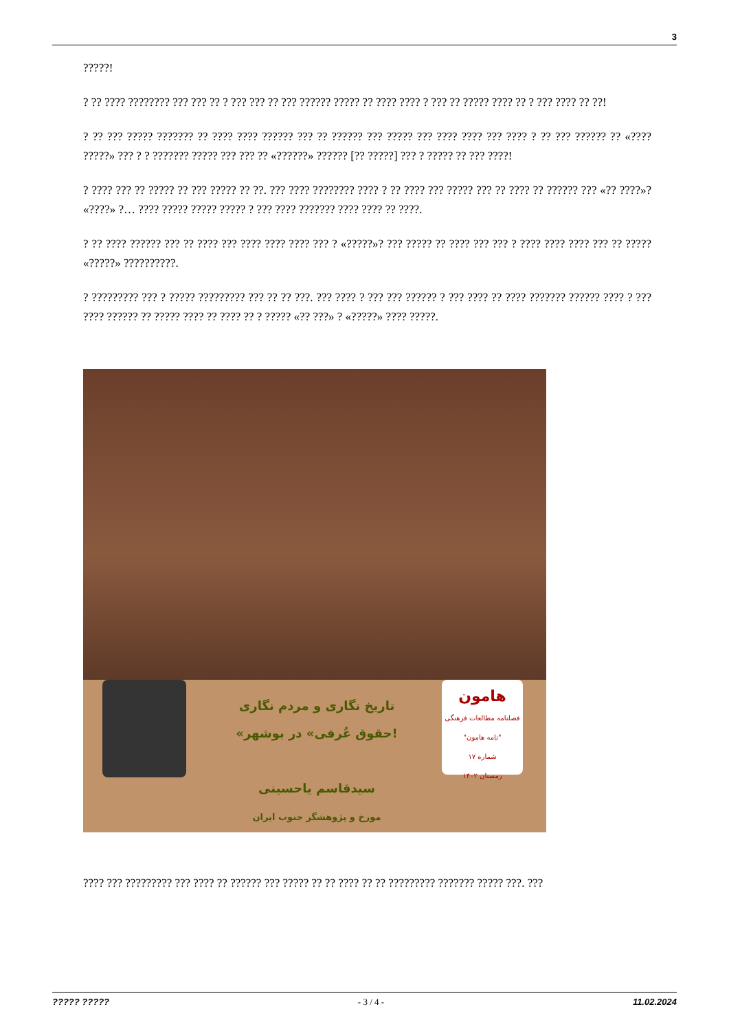3
?????!
? ?? ???? ???????? ??? ??? ?? ? ??? ??? ?? ??? ?????? ????? ?? ???? ???? ? ??? ?? ????? ???? ?? ? ??? ???? ?? ??!
? ?? ??? ????? ??????? ?? ???? ???? ?????? ??? ?? ?????? ??? ????? ??? ???? ???? ??? ???? ? ?? ??? ?????? ?? «???? ?????» ??? ? ? ??????? ????? ??? ??? ?? «??????» ?????? [?? ?????] ??? ? ????? ?? ??? ????!
? ???? ??? ?? ????? ?? ??? ????? ?? ??. ??? ???? ???????? ???? ? ?? ???? ??? ????? ??? ?? ???? ?? ?????? ??? «?? ????»? «????» ?… ???? ????? ????? ????? ? ??? ???? ??????? ???? ???? ?? ????.
? ?? ???? ?????? ??? ?? ???? ??? ???? ???? ???? ??? ? «?????»? ??? ????? ?? ???? ??? ??? ? ???? ???? ???? ??? ?? ????? «?????» ??????????.
? ????????? ??? ? ????? ????????? ??? ?? ?? ???. ??? ???? ? ??? ??? ?????? ? ??? ???? ?? ???? ??????? ?????? ???? ? ??? ???? ?????? ?? ????? ???? ?? ???? ?? ? ????? «?? ???» ? «?????» ???? ?????.
تاریخ نگاری و مردم نگاری
«حقوق عُرفی» در بوشهر!
سیدقاسم یاحسینی
مورخ و پژوهشگر جنوب ایران
هامون
فصلنامه مطالعات فرهنگی
"نامه هامون"
شماره ۱۷
زمستان ۱۴۰۲
???? ??? ????????? ??? ???? ?? ?????? ??? ????? ?? ?? ???? ?? ?? ????????? ??????? ????? ???. ???
????? ????? - 3 / 4 - 11.02.2024